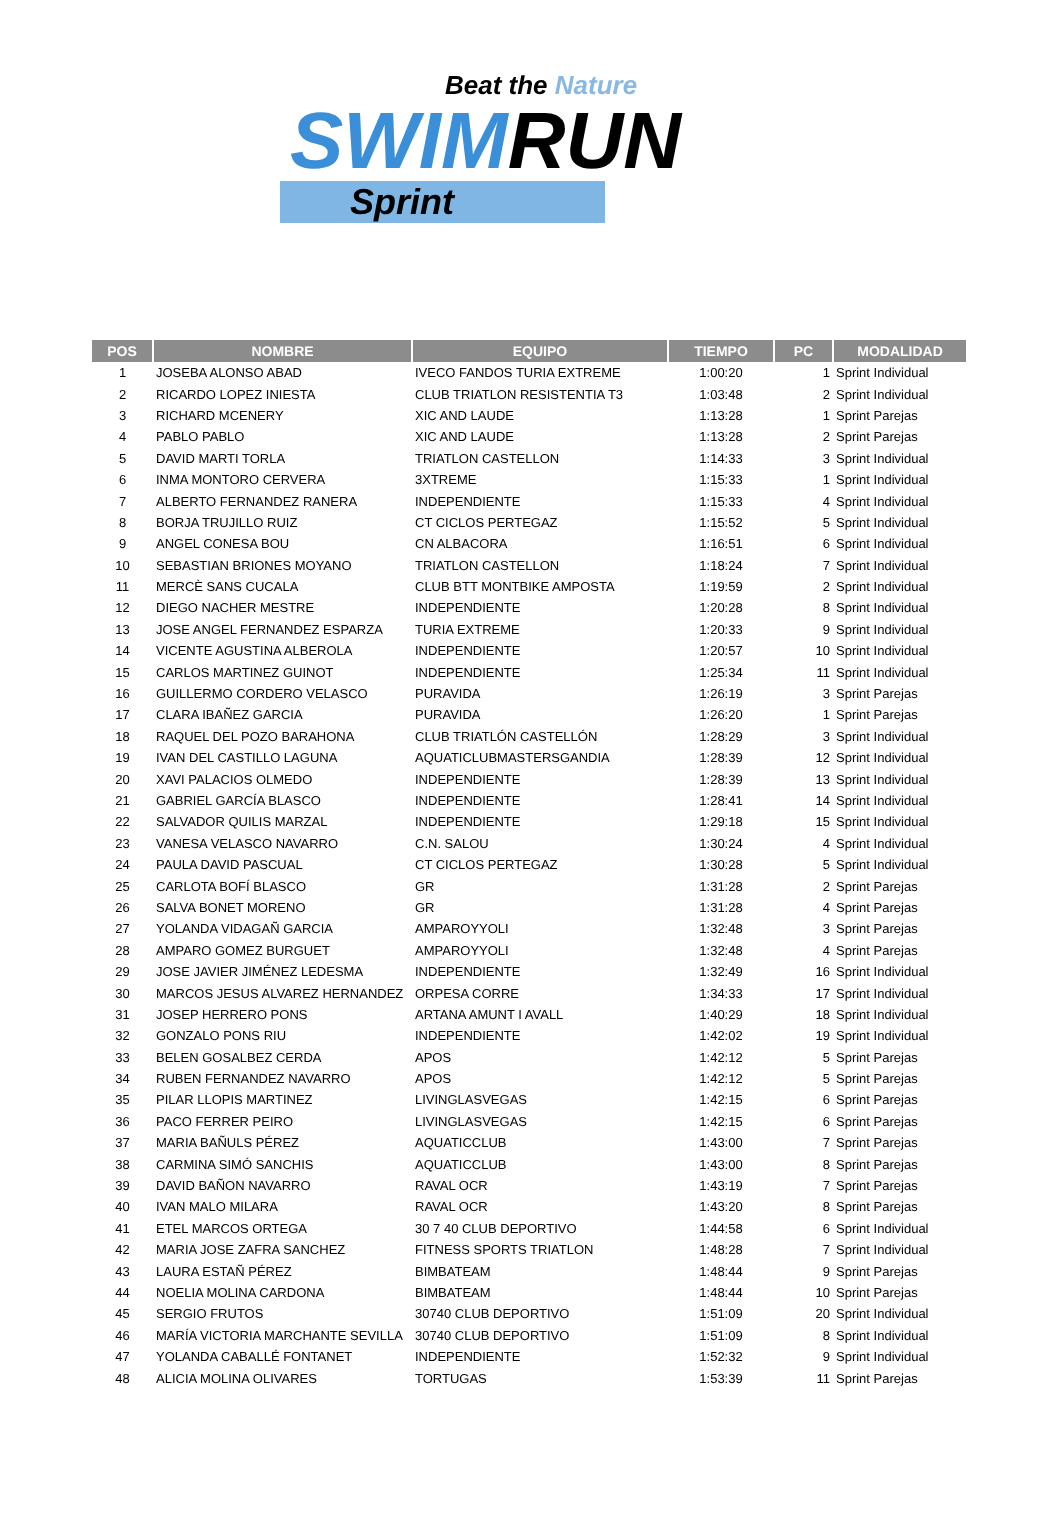Beat the Nature
SWIMRUN
Sprint
| POS | NOMBRE | EQUIPO | TIEMPO | PC | MODALIDAD |
| --- | --- | --- | --- | --- | --- |
| 1 | JOSEBA ALONSO ABAD | IVECO FANDOS TURIA EXTREME | 1:00:20 | 1 | Sprint Individual |
| 2 | RICARDO LOPEZ INIESTA | CLUB TRIATLON RESISTENTIA T3 | 1:03:48 | 2 | Sprint Individual |
| 3 | RICHARD MCENERY | XIC AND LAUDE | 1:13:28 | 1 | Sprint Parejas |
| 4 | PABLO PABLO | XIC AND LAUDE | 1:13:28 | 2 | Sprint Parejas |
| 5 | DAVID MARTI TORLA | TRIATLON CASTELLON | 1:14:33 | 3 | Sprint Individual |
| 6 | INMA MONTORO CERVERA | 3XTREME | 1:15:33 | 1 | Sprint Individual |
| 7 | ALBERTO FERNANDEZ RANERA | INDEPENDIENTE | 1:15:33 | 4 | Sprint Individual |
| 8 | BORJA TRUJILLO RUIZ | CT CICLOS PERTEGAZ | 1:15:52 | 5 | Sprint Individual |
| 9 | ANGEL CONESA BOU | CN ALBACORA | 1:16:51 | 6 | Sprint Individual |
| 10 | SEBASTIAN BRIONES MOYANO | TRIATLON CASTELLON | 1:18:24 | 7 | Sprint Individual |
| 11 | MERCÈ SANS CUCALA | CLUB BTT MONTBIKE AMPOSTA | 1:19:59 | 2 | Sprint Individual |
| 12 | DIEGO NACHER MESTRE | INDEPENDIENTE | 1:20:28 | 8 | Sprint Individual |
| 13 | JOSE ANGEL FERNANDEZ ESPARZA | TURIA EXTREME | 1:20:33 | 9 | Sprint Individual |
| 14 | VICENTE AGUSTINA ALBEROLA | INDEPENDIENTE | 1:20:57 | 10 | Sprint Individual |
| 15 | CARLOS MARTINEZ GUINOT | INDEPENDIENTE | 1:25:34 | 11 | Sprint Individual |
| 16 | GUILLERMO CORDERO VELASCO | PURAVIDA | 1:26:19 | 3 | Sprint Parejas |
| 17 | CLARA IBAÑEZ GARCIA | PURAVIDA | 1:26:20 | 1 | Sprint Parejas |
| 18 | RAQUEL DEL POZO BARAHONA | CLUB TRIATLÓN CASTELLÓN | 1:28:29 | 3 | Sprint Individual |
| 19 | IVAN DEL CASTILLO LAGUNA | AQUATICLUBMASTERSGANDIA | 1:28:39 | 12 | Sprint Individual |
| 20 | XAVI PALACIOS OLMEDO | INDEPENDIENTE | 1:28:39 | 13 | Sprint Individual |
| 21 | GABRIEL GARCÍA BLASCO | INDEPENDIENTE | 1:28:41 | 14 | Sprint Individual |
| 22 | SALVADOR QUILIS MARZAL | INDEPENDIENTE | 1:29:18 | 15 | Sprint Individual |
| 23 | VANESA VELASCO NAVARRO | C.N. SALOU | 1:30:24 | 4 | Sprint Individual |
| 24 | PAULA DAVID PASCUAL | CT CICLOS PERTEGAZ | 1:30:28 | 5 | Sprint Individual |
| 25 | CARLOTA BOFÍ BLASCO | GR | 1:31:28 | 2 | Sprint Parejas |
| 26 | SALVA BONET MORENO | GR | 1:31:28 | 4 | Sprint Parejas |
| 27 | YOLANDA VIDAGAÑ GARCIA | AMPAROYYOLI | 1:32:48 | 3 | Sprint Parejas |
| 28 | AMPARO GOMEZ BURGUET | AMPAROYYOLI | 1:32:48 | 4 | Sprint Parejas |
| 29 | JOSE JAVIER JIMÉNEZ LEDESMA | INDEPENDIENTE | 1:32:49 | 16 | Sprint Individual |
| 30 | MARCOS JESUS ALVAREZ HERNANDEZ | ORPESA CORRE | 1:34:33 | 17 | Sprint Individual |
| 31 | JOSEP HERRERO PONS | ARTANA AMUNT I AVALL | 1:40:29 | 18 | Sprint Individual |
| 32 | GONZALO PONS RIU | INDEPENDIENTE | 1:42:02 | 19 | Sprint Individual |
| 33 | BELEN GOSALBEZ CERDA | APOS | 1:42:12 | 5 | Sprint Parejas |
| 34 | RUBEN FERNANDEZ NAVARRO | APOS | 1:42:12 | 5 | Sprint Parejas |
| 35 | PILAR LLOPIS MARTINEZ | LIVINGLASVEGAS | 1:42:15 | 6 | Sprint Parejas |
| 36 | PACO FERRER PEIRO | LIVINGLASVEGAS | 1:42:15 | 6 | Sprint Parejas |
| 37 | MARIA BAÑULS PÉREZ | AQUATICCLUB | 1:43:00 | 7 | Sprint Parejas |
| 38 | CARMINA SIMÓ SANCHIS | AQUATICCLUB | 1:43:00 | 8 | Sprint Parejas |
| 39 | DAVID BAÑON NAVARRO | RAVAL OCR | 1:43:19 | 7 | Sprint Parejas |
| 40 | IVAN MALO MILARA | RAVAL OCR | 1:43:20 | 8 | Sprint Parejas |
| 41 | ETEL MARCOS ORTEGA | 30 7 40 CLUB DEPORTIVO | 1:44:58 | 6 | Sprint Individual |
| 42 | MARIA JOSE ZAFRA SANCHEZ | FITNESS SPORTS TRIATLON | 1:48:28 | 7 | Sprint Individual |
| 43 | LAURA ESTAÑ PÉREZ | BIMBATEAM | 1:48:44 | 9 | Sprint Parejas |
| 44 | NOELIA MOLINA CARDONA | BIMBATEAM | 1:48:44 | 10 | Sprint Parejas |
| 45 | SERGIO FRUTOS | 30740 CLUB DEPORTIVO | 1:51:09 | 20 | Sprint Individual |
| 46 | MARÍA VICTORIA MARCHANTE SEVILLA | 30740 CLUB DEPORTIVO | 1:51:09 | 8 | Sprint Individual |
| 47 | YOLANDA CABALLÉ FONTANET | INDEPENDIENTE | 1:52:32 | 9 | Sprint Individual |
| 48 | ALICIA MOLINA OLIVARES | TORTUGAS | 1:53:39 | 11 | Sprint Parejas |